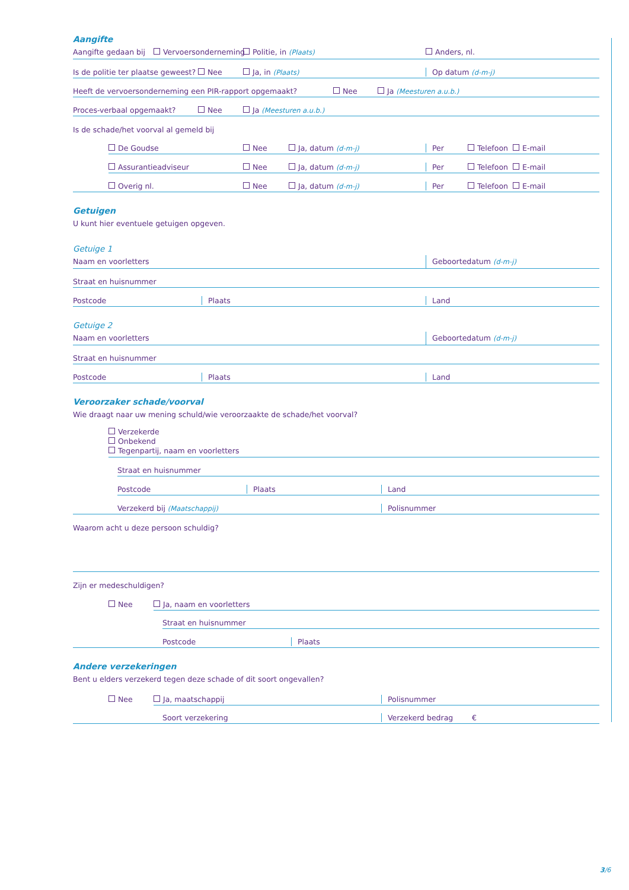Aangifte
Aangifte gedaan bij Vervoersonderneming Politie, in (Plaats) Anders, nl.
Is de politie ter plaatse geweest? Nee Ja, in (Plaats) Op datum (d-m-j)
Heeft de vervoersonderneming een PIR-rapport opgemaakt? Nee Ja (Meesturen a.u.b.)
Proces-verbaal opgemaakt? Nee Ja (Meesturen a.u.b.)
Is de schade/het voorval al gemeld bij
De Goudse Nee Ja, datum (d-m-j) Per Telefoon E-mail
Assurantieadviseur Nee Ja, datum (d-m-j) Per Telefoon E-mail
Overig nl. Nee Ja, datum (d-m-j) Per Telefoon E-mail
Getuigen
U kunt hier eventuele getuigen opgeven.
Getuige 1
Naam en voorletters Geboortedatum (d-m-j)
Straat en huisnummer
Postcode Plaats Land
Getuige 2
Naam en voorletters Geboortedatum (d-m-j)
Straat en huisnummer
Postcode Plaats Land
Veroorzaker schade/voorval
Wie draagt naar uw mening schuld/wie veroorzaakte de schade/het voorval?
Verzekerde
Onbekend
Tegenpartij, naam en voorletters
Straat en huisnummer
Postcode Plaats Land
Verzekerd bij (Maatschappij) Polisnummer
Waarom acht u deze persoon schuldig?
Zijn er medeschuldigen?
Nee Ja, naam en voorletters
Straat en huisnummer
Postcode Plaats
Andere verzekeringen
Bent u elders verzekerd tegen deze schade of dit soort ongevallen?
Nee Ja, maatschappij Polisnummer
Soort verzekering Verzekerd bedrag €
3/6